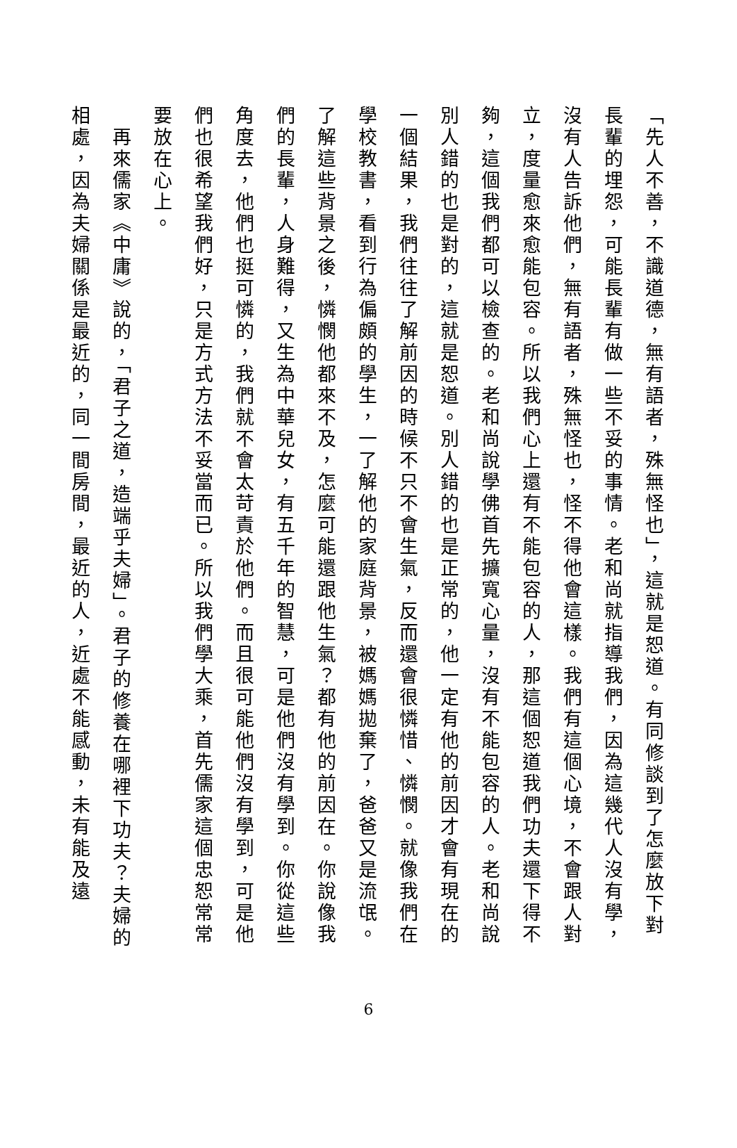「先人不善，不識道德，無有語者，殊無怪也」，這就是恕道。有同修談到了怎麼放下對長輩的埋怨，可能長輩有做一些不妥的事情。老和尚就指導我們，因為這幾代人沒有學，沒有人告訴他們，無有語者，殊無怪也，怪不得他會這樣。我們有這個心境，不會跟人對立，度量愈來愈能包容。所以我們心上還有不能包容的人，那這個恕道我們功夫還下得不夠，這個我們都可以檢查的。老和尚說學佛首先擴寬心量，沒有不能包容的人。老和尚說別人錯的也是對的，這就是恕道。別人錯的也是正常的，他一定有他的前因才會有現在的一個結果，我們往往了解前因的時候不只不會生氣，反而還會很憐惜、憐憫。就像我們在學校教書，看到行為偏頗的學生，一了解他的家庭背景，被媽媽拋棄了，爸爸又是流氓。了解這些背景之後，憐憫他都來不及，怎麼可能還跟他生氣？都有他的前因在。你說像我們的長輩，人身難得，又生為中華兒女，有五千年的智慧，可是他們沒有學到。你從這些角度去，他們也挺可憐的，我們就不會太苛責於他們。而且很可能他們沒有學到，可是他們也很希望我們好，只是方式方法不妥當而已。所以我們學大乘，首先儒家這個忠恕常常要放在心上。
　再來儒家《中庸》說的，「君子之道，造端乎夫婦」。君子的修養在哪裡下功夫？夫婦的相處，因為夫婦關係是最近的，同一間房間，最近的人，近處不能感動，未有能及遠
6